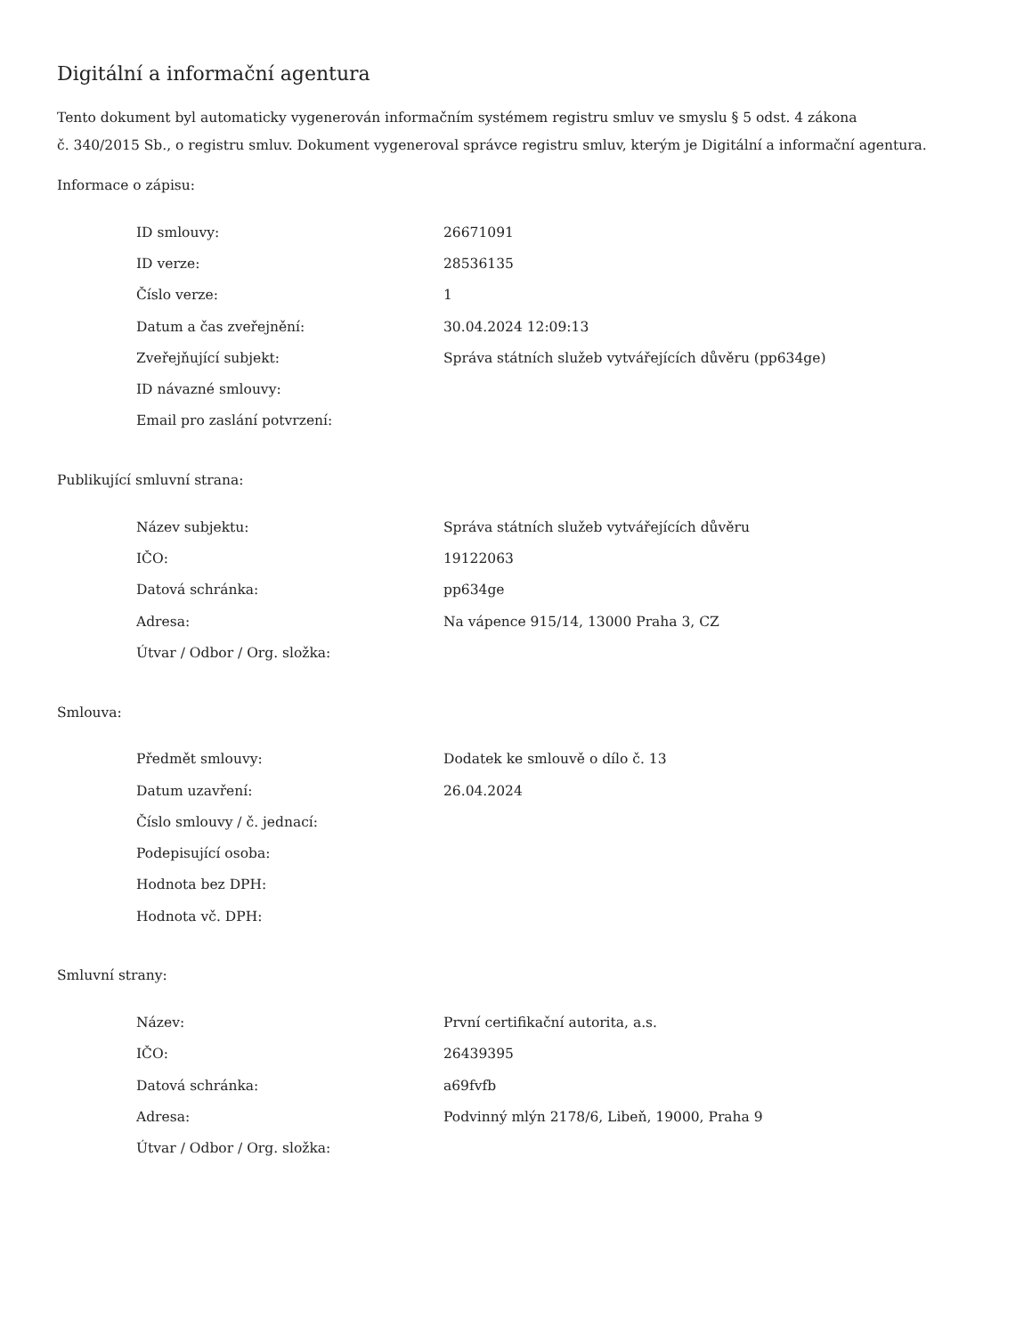Digitální a informační agentura
Tento dokument byl automaticky vygenerován informačním systémem registru smluv ve smyslu § 5 odst. 4 zákona
č. 340/2015 Sb., o registru smluv. Dokument vygeneroval správce registru smluv, kterým je Digitální a informační agentura.
Informace o zápisu:
| ID smlouvy: | 26671091 |
| ID verze: | 28536135 |
| Číslo verze: | 1 |
| Datum a čas zveřejnění: | 30.04.2024 12:09:13 |
| Zveřejňující subjekt: | Správa státních služeb vytvářejících důvěru (pp634ge) |
| ID návazné smlouvy: | |
| Email pro zaslání potvrzení: | |
Publikující smluvní strana:
| Název subjektu: | Správa státních služeb vytvářejících důvěru |
| IČO: | 19122063 |
| Datová schránka: | pp634ge |
| Adresa: | Na vápence 915/14, 13000 Praha 3, CZ |
| Útvar / Odbor / Org. složka: | |
Smlouva:
| Předmět smlouvy: | Dodatek ke smlouvě o dílo č. 13 |
| Datum uzavření: | 26.04.2024 |
| Číslo smlouvy / č. jednací: | |
| Podepisující osoba: | |
| Hodnota bez DPH: | |
| Hodnota vč. DPH: | |
Smluvní strany:
| Název: | První certifikační autorita, a.s. |
| IČO: | 26439395 |
| Datová schránka: | a69fvfb |
| Adresa: | Podvinný mlýn 2178/6, Libeň, 19000, Praha 9 |
| Útvar / Odbor / Org. složka: | |